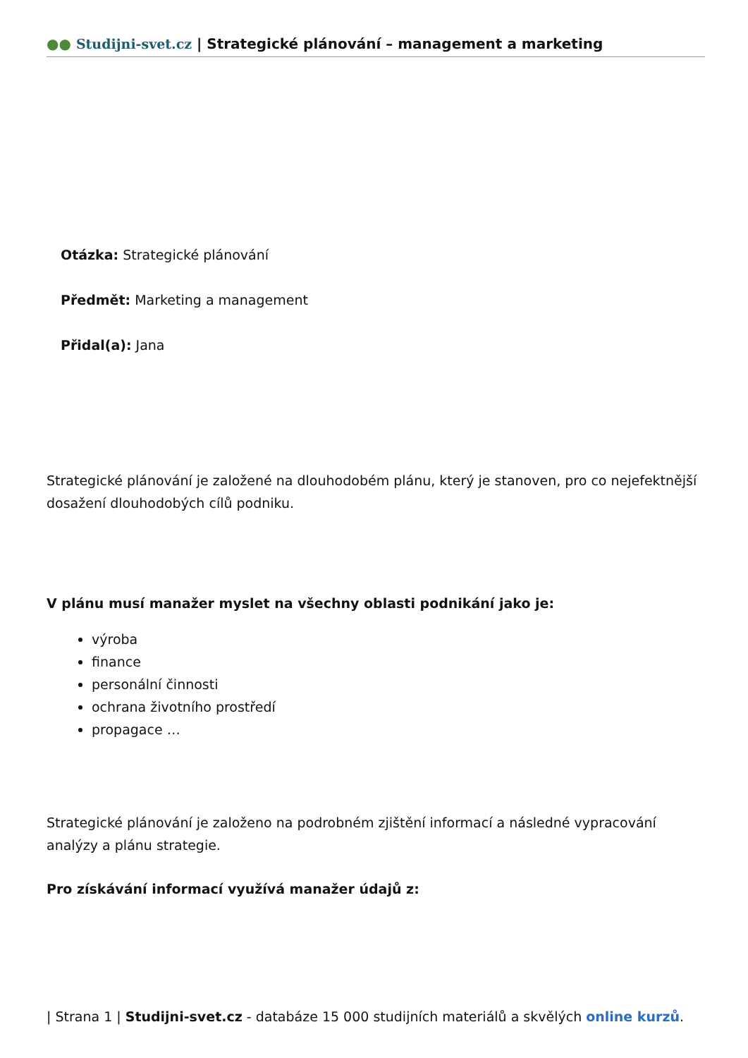●● Studijni-svet.cz | Strategické plánování – management a marketing
Otázka: Strategické plánování
Předmět: Marketing a management
Přidal(a): Jana
Strategické plánování je založené na dlouhodobém plánu, který je stanoven, pro co nejefektnější dosažení dlouhodobých cílů podniku.
V plánu musí manažer myslet na všechny oblasti podnikání jako je:
výroba
finance
personální činnosti
ochrana životního prostředí
propagace …
Strategické plánování je založeno na podrobném zjištění informací a následné vypracování analýzy a plánu strategie.
Pro získávání informací využívá manažer údajů z:
| Strana 1 | Studijni-svet.cz - databáze 15 000 studijních materiálů a skvělých online kurzů.